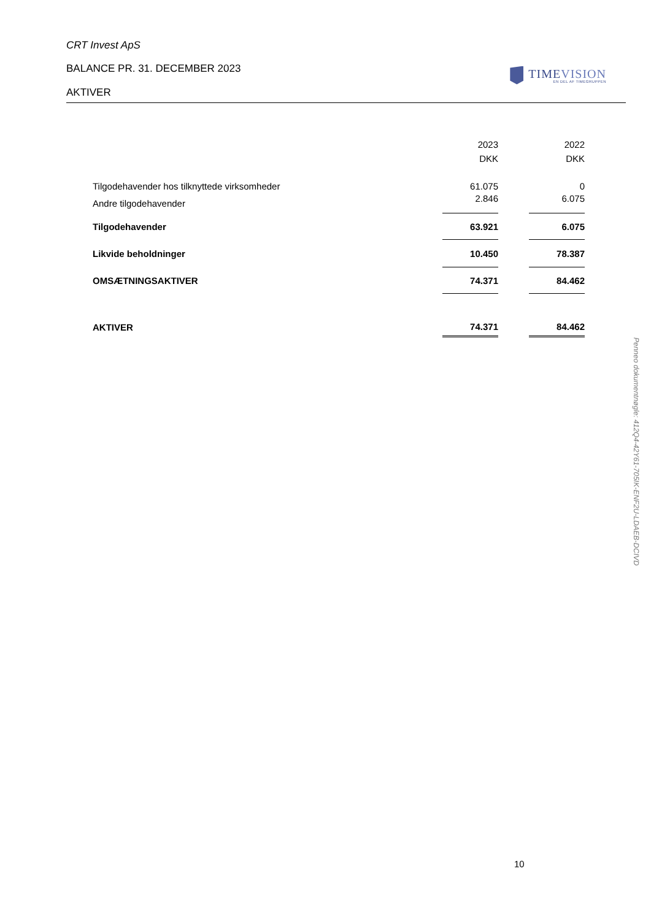CRT Invest ApS
BALANCE PR. 31. DECEMBER 2023
AKTIVER
TIMEVISION
EN DEL AF TIMEGRUPPEN
| | 2023 | | 2022 |
| | DKK | | DKK |
| Tilgodehavender hos tilknyttede virksomheder | 61.075 | | 0 |
| Andre tilgodehavender | 2.846 | | 6.075 |
| Tilgodehavender | 63.921 | | 6.075 |
| Likvide beholdninger | 10.450 | | 78.387 |
| OMSÆTNINGSAKTIVER | 74.371 | | 84.462 |
| AKTIVER | 74.371 | | 84.462 |
10
Penneo dokumentnøgle: 412Q4-42Y61-705IK-ENF2U-LDAEB-DCIVD